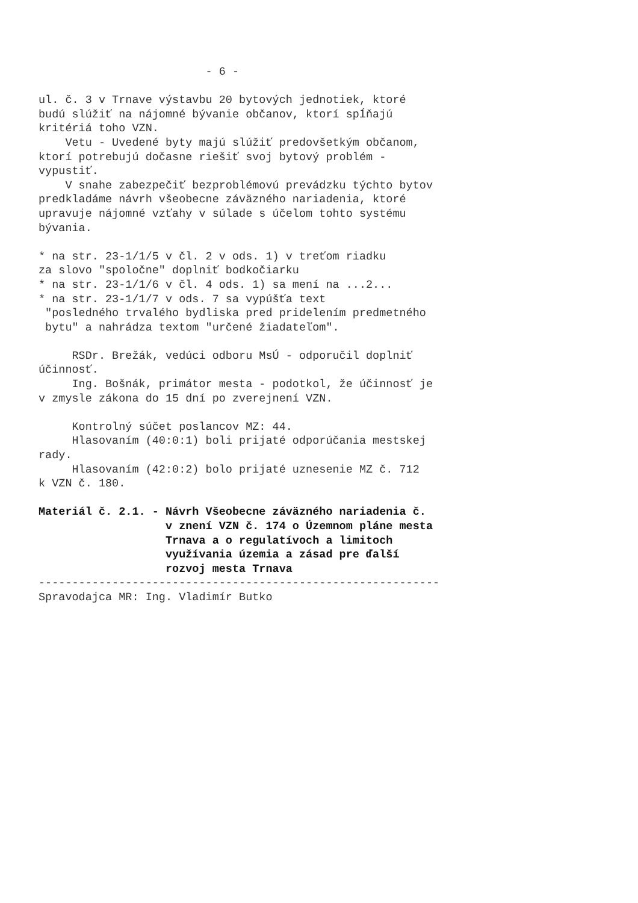- 6 -
ul. č. 3 v Trnave výstavbu 20 bytových jednotiek, ktoré budú slúžiť na nájomné bývanie občanov, ktorí spĺňajú kritériá toho VZN. Vetu - Uvedené byty majú slúžiť predovšetkým občanom, ktorí potrebujú dočasne riešiť svoj bytový problém - vypustiť. V snahe zabezpečiť bezproblémovú prevádzku týchto bytov predkladáme návrh všeobecne záväzného nariadenia, ktoré upravuje nájomné vzťahy v súlade s účelom tohto systému bývania. * na str. 23-1/1/5 v čl. 2 v ods. 1) v treťom riadku za slovo "spoločne" doplniť bodkočiarku * na str. 23-1/1/6 v čl. 4 ods. 1) sa mení na ...2... * na str. 23-1/1/7 v ods. 7 sa vypúšťa text "posledného trvalého bydliska pred pridelením predmetného bytu" a nahrádza textom "určené žiadateľom". RSDr. Brežák, vedúci odboru MsÚ - odporučil doplniť účinnosť. Ing. Bošnák, primátor mesta - podotkol, že účinnosť je v zmysle zákona do 15 dní po zverejnení VZN. Kontrolný súčet poslancov MZ: 44. Hlasovaním (40:0:1) boli prijaté odporúčania mestskej rady. Hlasovaním (42:0:2) bolo prijaté uznesenie MZ č. 712 k VZN č. 180.
Materiál č. 2.1. - Návrh Všeobecne záväzného nariadenia č. v znení VZN č. 174 o Územnom pláne mesta Trnava a o regulatívoch a limitoch využívania územia a zásad pre ďalší rozvoj mesta Trnava
------------------------------------------------------------ Spravodajca MR: Ing. Vladimír Butko